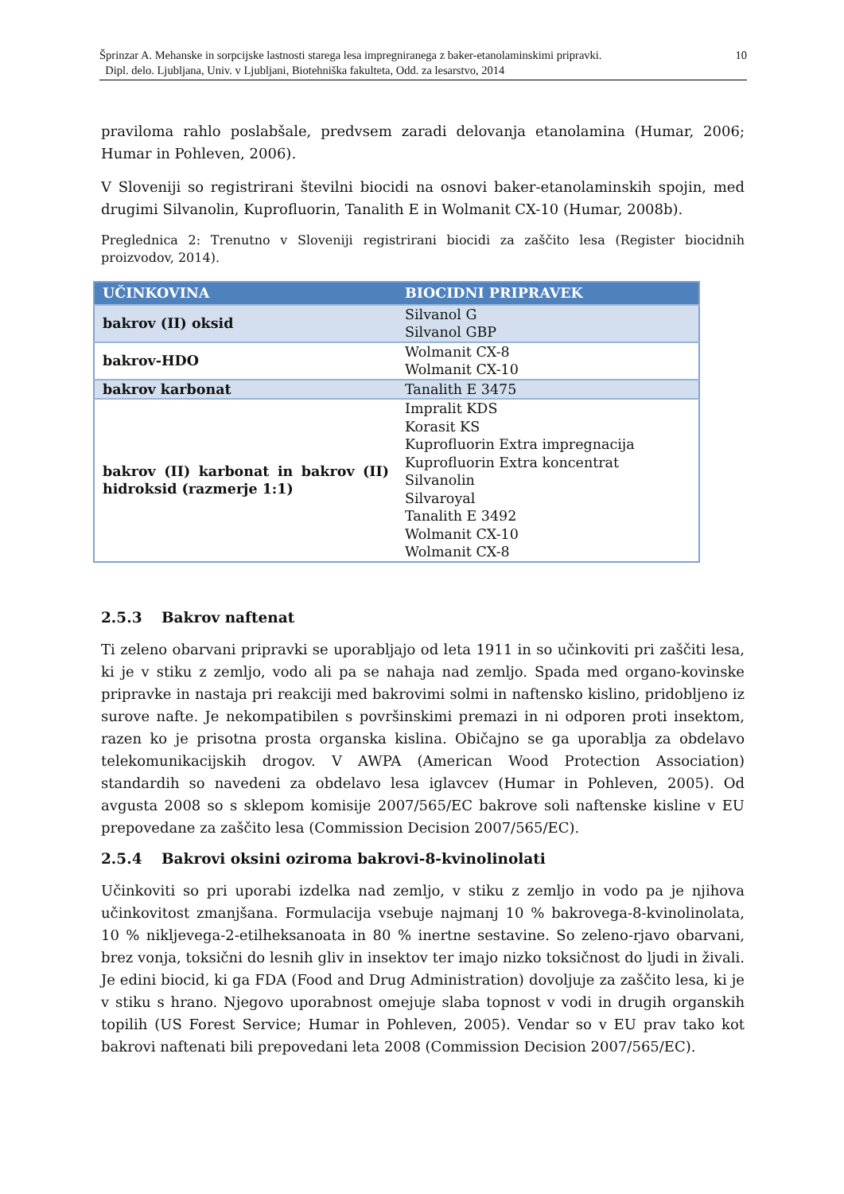Šprinzar A. Mehanske in sorpcijske lastnosti starega lesa impregniranega z baker-etanolaminskimi pripravki.
Dipl. delo. Ljubljana, Univ. v Ljubljani, Biotehniška fakulteta, Odd. za lesarstvo, 2014
10
praviloma rahlo poslabšale, predvsem zaradi delovanja etanolamina (Humar, 2006; Humar in Pohleven, 2006).
V Sloveniji so registrirani številni biocidi na osnovi baker-etanolaminskih spojin, med drugimi Silvanolin, Kuprofluorin, Tanalith E in Wolmanit CX-10 (Humar, 2008b).
Preglednica 2: Trenutno v Sloveniji registrirani biocidi za zaščito lesa (Register biocidnih proizvodov, 2014).
| UČINKOVINA | BIOCIDNI PRIPRAVEK |
| --- | --- |
| bakrov (II) oksid | Silvanol G Silvanol GBP |
| bakrov-HDO | Wolmanit CX-8 Wolmanit CX-10 |
| bakrov karbonat | Tanalith E 3475 |
| bakrov (II) karbonat in bakrov (II) hidroksid (razmerje 1:1) | Impralit KDS Korasit KS Kuprofluorin Extra impregnacija Kuprofluorin Extra koncentrat Silvanolin Silvaroyal Tanalith E 3492 Wolmanit CX-10 Wolmanit CX-8 |
2.5.3 Bakrov naftenat
Ti zeleno obarvani pripravki se uporabljajo od leta 1911 in so učinkoviti pri zaščiti lesa, ki je v stiku z zemljo, vodo ali pa se nahaja nad zemljo. Spada med organo-kovinske pripravke in nastaja pri reakciji med bakrovimi solmi in naftensko kislino, pridobljeno iz surove nafte. Je nekompatibilen s površinskimi premazi in ni odporen proti insektom, razen ko je prisotna prosta organska kislina. Običajno se ga uporablja za obdelavo telekomunikacijskih drogov. V AWPA (American Wood Protection Association) standardih so navedeni za obdelavo lesa iglavcev (Humar in Pohleven, 2005). Od avgusta 2008 so s sklepom komisije 2007/565/EC bakrove soli naftenske kisline v EU prepovedane za zaščito lesa (Commission Decision 2007/565/EC).
2.5.4 Bakrovi oksini oziroma bakrovi-8-kvinolinolati
Učinkoviti so pri uporabi izdelka nad zemljo, v stiku z zemljo in vodo pa je njihova učinkovitost zmanjšana. Formulacija vsebuje najmanj 10 % bakrovega-8-kvinolinolata, 10 % nikljevega-2-etilheksanoata in 80 % inertne sestavine. So zeleno-rjavo obarvani, brez vonja, toksični do lesnih gliv in insektov ter imajo nizko toksičnost do ljudi in živali. Je edini biocid, ki ga FDA (Food and Drug Administration) dovoljuje za zaščito lesa, ki je v stiku s hrano. Njegovo uporabnost omejuje slaba topnost v vodi in drugih organskih topilih (US Forest Service; Humar in Pohleven, 2005). Vendar so v EU prav tako kot bakrovi naftenati bili prepovedani leta 2008 (Commission Decision 2007/565/EC).